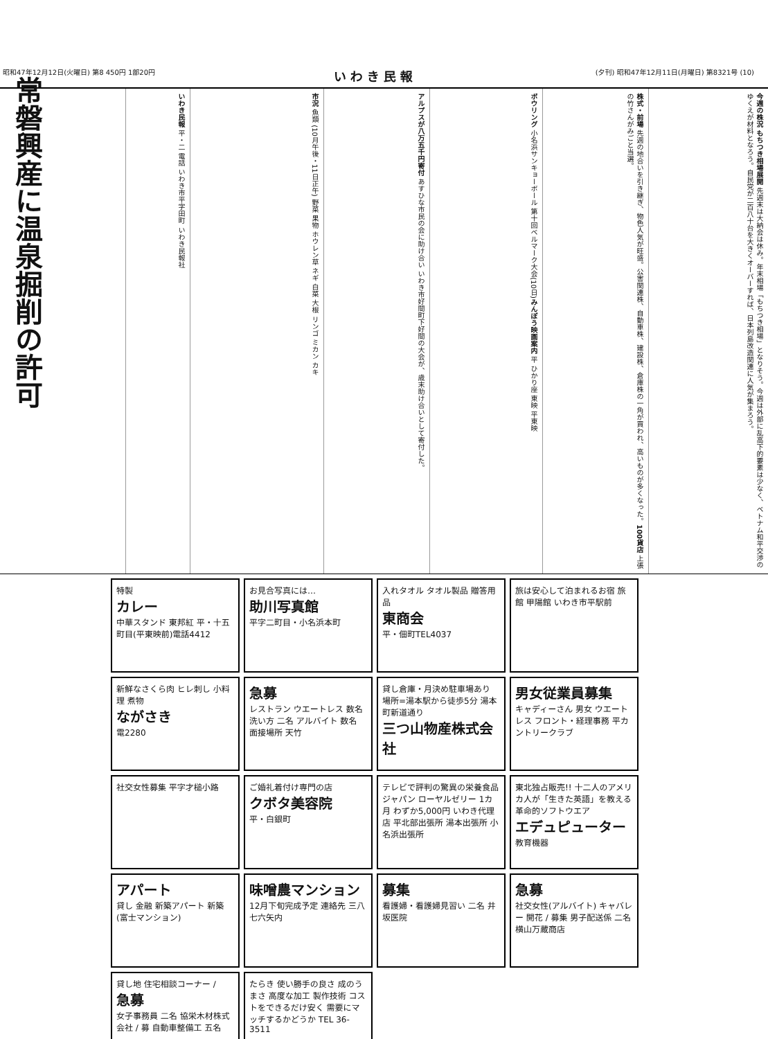昭和47年12月12日(火曜日) 第8 450円 1部20円 いわき民報 (夕刊) 昭和47年12月11日(月曜日) 第8321号 (10)
今週の株況 もちつき相場展開 先週末は大納会は休み。年末相場「もちつき相場」となりそう。今週は外部に乱高下的要素は少なく、ベトナム和平交渉のゆくえが材料となろう。自民党が二百八十台を大きくオーバーすれば、日本列島改造関連に人気が集まろう。
株式・前場 先週の地合いを引き継ぎ、物色人気が旺盛。公害関連株、自動車株、建設株、倉庫株の一角が買われ、高いものが多くなった。100貨店 上張の竹さんがみごと当選。
ボウリング 小名浜サンキョーボール 第十回ベルマーク大会(10日)みんぽう映画案内 平 ひかり座 東映 平東映
アルプスが八万五千円寄付 あすひな市民の会に助け合い いわき市好間町下好間の大会が、歳末助け合いとして寄付した。
市況 魚類 (10月午後・11日正午) 野菜 果物 ホウレン草 ネギ 白菜 大根 リンゴ ミカン カキ
いわき民報 平・二 電話 いわき市平字田町 いわき民報社
常磐興産に温泉掘削の許可
特製
カレー
中華スタンド 東邦紅 平・十五町目(平東映前)電話4412
お見合写真には…
助川写真館
平字二町目・小名浜本町
入れタオル タオル製品 贈答用品
東商会
平・佃町TEL4037
旅は安心して泊まれるお宿 旅館 甲陽館 いわき市平駅前
新鮮なさくら肉 ヒレ刺し 小料理 煮物
ながさき
電2280
急募
レストラン ウエートレス 数名 洗い方 二名 アルバイト 数名 面接場所 天竹
貸し倉庫・月決め駐車場あり 場所=湯本駅から徒歩5分 湯本町新道通り
三つ山物産株式会社
男女従業員募集
キャディーさん 男女 ウエートレス フロント・経理事務 平カントリークラブ
社交女性募集 平字才槌小路
ご婚礼着付け専門の店
クボタ美容院
平・白銀町
テレビで評判の驚異の栄養食品 ジャパン ローヤルゼリー 1カ月 わずか5,000円 いわき代理店 平北部出張所 湯本出張所 小名浜出張所
東北独占販売!! 十二人のアメリカ人が「生きた英語」を教える革命的ソフトウエア
エデュピューター
教育機器
アパート
貸し 金融 新築アパート 新築(富士マンション)
味噌農マンション
12月下旬完成予定 連絡先 三八七六矢内
募集
看護婦・看護婦見習い 二名 井坂医院
急募
社交女性(アルバイト) キャバレー 開花 / 募集 男子配送係 二名 横山万蔵商店
貸し地 住宅相談コーナー /
急募
女子事務員 二名 協栄木材株式会社 / 募 自動車整備工 五名
たらき 使い勝手の良さ 成のうまさ 高度な加工 製作技術 コストをできるだけ安く 需要にマッチするかどうか TEL 36-3511